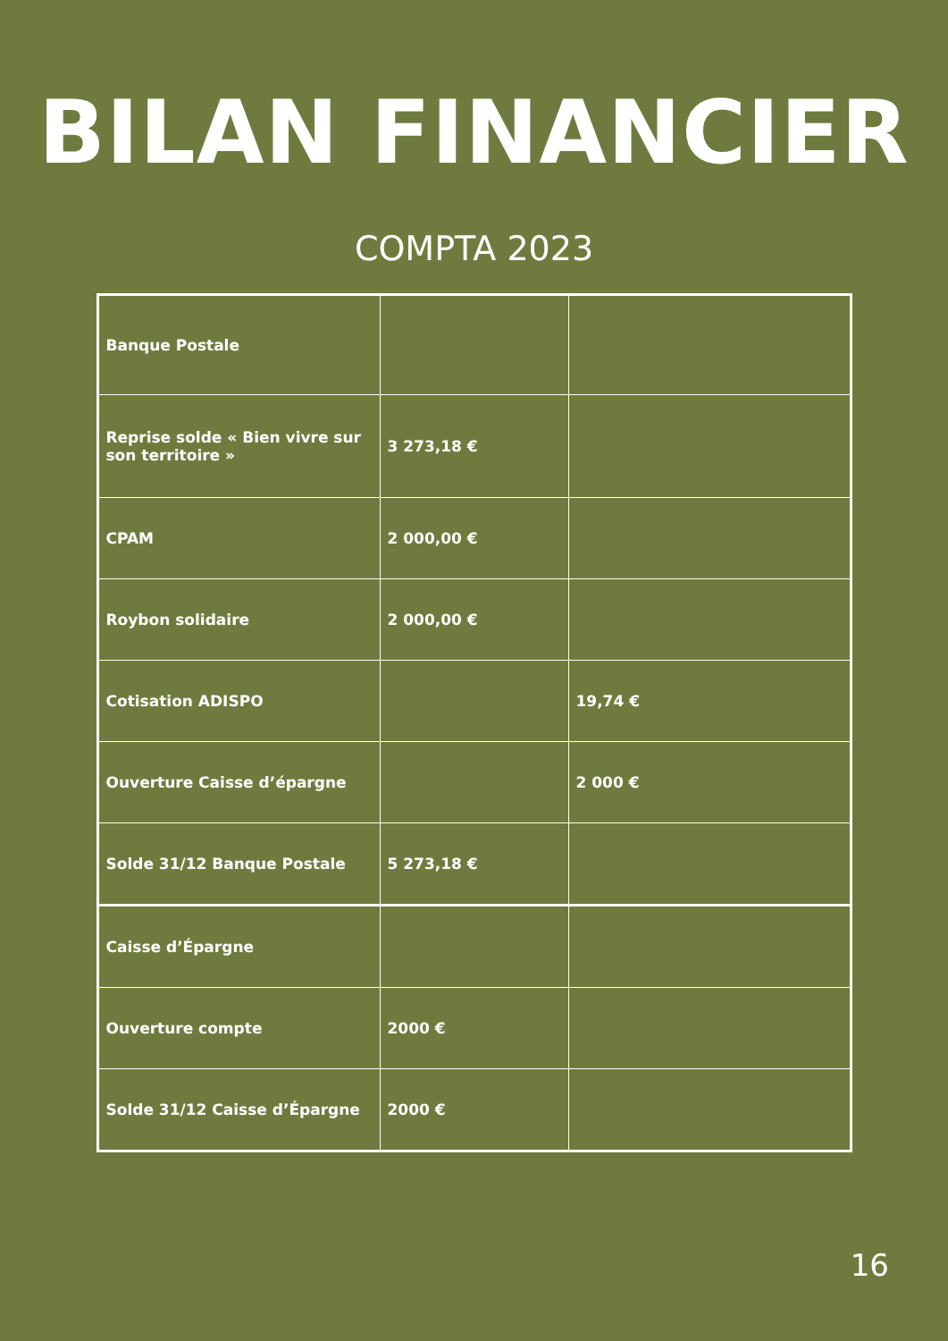BILAN FINANCIER
COMPTA 2023
| Banque Postale | | |
| Reprise solde « Bien vivre sur son territoire » | 3 273,18 € | |
| CPAM | 2 000,00 € | |
| Roybon solidaire | 2 000,00 € | |
| Cotisation ADISPO | | 19,74 € |
| Ouverture Caisse d’épargne | | 2 000 € |
| Solde 31/12 Banque Postale | 5 273,18 € | |
| Caisse d’Épargne | | |
| Ouverture compte | 2000 € | |
| Solde 31/12 Caisse d’Épargne | 2000 € | |
16